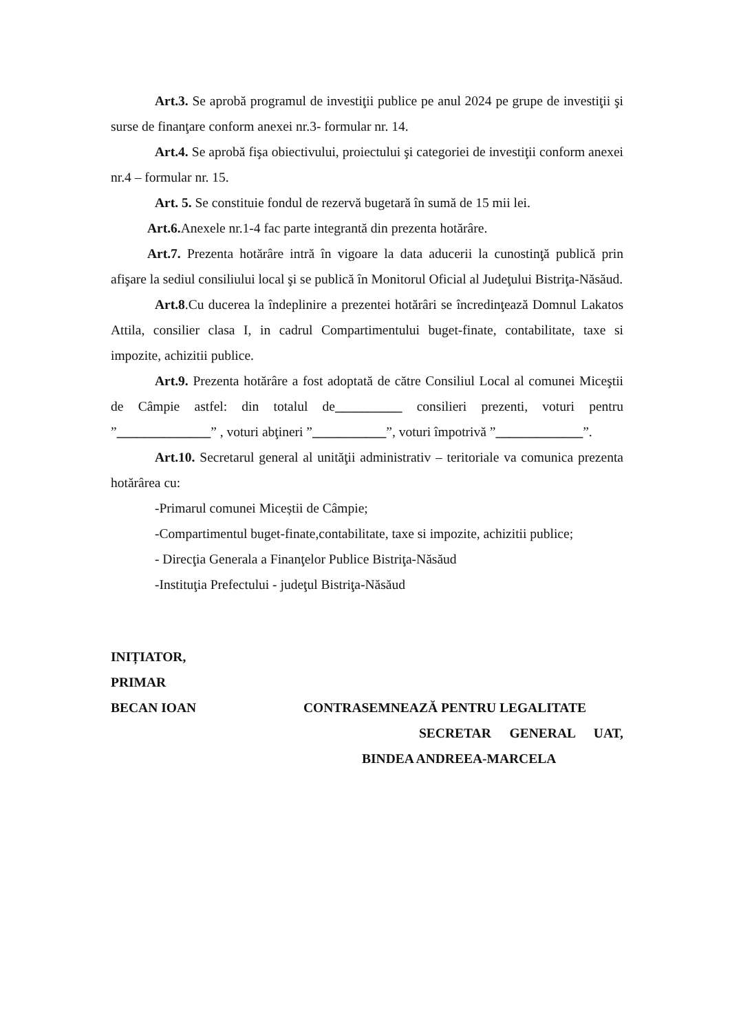Art.3. Se aprobă programul de investiţii publice pe anul 2024 pe grupe de investiţii şi surse de finanţare conform anexei nr.3- formular nr. 14.
Art.4. Se aprobă fişa obiectivului, proiectului şi categoriei de investiţii conform anexei nr.4 – formular nr. 15.
Art. 5. Se constituie fondul de rezervă bugetară în sumă de 15 mii lei.
Art.6. Anexele nr.1-4 fac parte integrantă din prezenta hotărâre.
Art.7. Prezenta hotărâre intră în vigoare la data aducerii la cunostinţă publică prin afişare la sediul consiliului local şi se publică în Monitorul Oficial al Judeţului Bistriţa-Năsăud.
Art.8.Cu ducerea la îndeplinire a prezentei hotărâri se încredinţează Domnul Lakatos Attila, consilier clasa I, in cadrul Compartimentului buget-finate, contabilitate, taxe si impozite, achizitii publice.
Art.9. Prezenta hotărâre a fost adoptată de către Consiliul Local al comunei Miceştii de Câmpie astfel: din totalul de__________ consilieri prezenti, voturi pentru ”______________” , voturi abţineri ”___________”, voturi împotrivă ”_____________”.
Art.10. Secretarul general al unităţii administrativ – teritoriale va comunica prezenta hotărârea cu:
-Primarul comunei Miceștii de Câmpie;
-Compartimentul buget-finate,contabilitate, taxe si impozite, achizitii publice;
- Direcţia Generala a Finanţelor Publice Bistriţa-Năsăud
-Instituţia Prefectului - judeţul Bistriţa-Năsăud
INIȚIATOR,
PRIMAR
BECAN IOAN CONTRASEMNEAZĂ PENTRU LEGALITATE
SECRETAR GENERAL UAT,
BINDEA ANDREEA-MARCELA